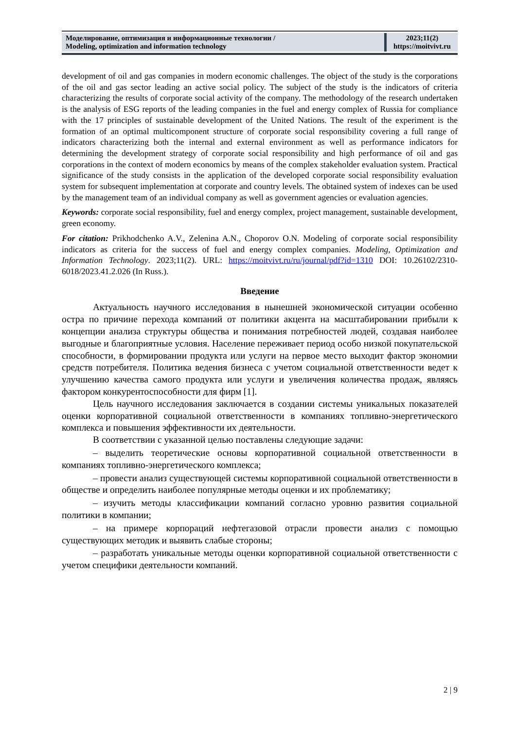| Моделирование, оптимизация и информационные технологии / Modeling, optimization and information technology | 2023;11(2) https://moitvivt.ru |
development of oil and gas companies in modern economic challenges. The object of the study is the corporations of the oil and gas sector leading an active social policy. The subject of the study is the indicators of criteria characterizing the results of corporate social activity of the company. The methodology of the research undertaken is the analysis of ESG reports of the leading companies in the fuel and energy complex of Russia for compliance with the 17 principles of sustainable development of the United Nations. The result of the experiment is the formation of an optimal multicomponent structure of corporate social responsibility covering a full range of indicators characterizing both the internal and external environment as well as performance indicators for determining the development strategy of corporate social responsibility and high performance of oil and gas corporations in the context of modern economics by means of the complex stakeholder evaluation system. Practical significance of the study consists in the application of the developed corporate social responsibility evaluation system for subsequent implementation at corporate and country levels. The obtained system of indexes can be used by the management team of an individual company as well as government agencies or evaluation agencies.
Keywords: corporate social responsibility, fuel and energy complex, project management, sustainable development, green economy.
For citation: Prikhodchenko A.V., Zelenina A.N., Choporov O.N. Modeling of corporate social responsibility indicators as criteria for the success of fuel and energy complex companies. Modeling, Optimization and Information Technology. 2023;11(2). URL: https://moitvivt.ru/ru/journal/pdf?id=1310 DOI: 10.26102/2310-6018/2023.41.2.026 (In Russ.).
Введение
Актуальность научного исследования в нынешней экономической ситуации особенно остра по причине перехода компаний от политики акцента на масштабировании прибыли к концепции анализа структуры общества и понимания потребностей людей, создавая наиболее выгодные и благоприятные условия. Население переживает период особо низкой покупательской способности, в формировании продукта или услуги на первое место выходит фактор экономии средств потребителя. Политика ведения бизнеса с учетом социальной ответственности ведет к улучшению качества самого продукта или услуги и увеличения количества продаж, являясь фактором конкурентоспособности для фирм [1].
Цель научного исследования заключается в создании системы уникальных показателей оценки корпоративной социальной ответственности в компаниях топливно-энергетического комплекса и повышения эффективности их деятельности.
В соответствии с указанной целью поставлены следующие задачи:
– выделить теоретические основы корпоративной социальной ответственности в компаниях топливно-энергетического комплекса;
– провести анализ существующей системы корпоративной социальной ответственности в обществе и определить наиболее популярные методы оценки и их проблематику;
– изучить методы классификации компаний согласно уровню развития социальной политики в компании;
– на примере корпораций нефтегазовой отрасли провести анализ с помощью существующих методик и выявить слабые стороны;
– разработать уникальные методы оценки корпоративной социальной ответственности с учетом специфики деятельности компаний.
2 | 9